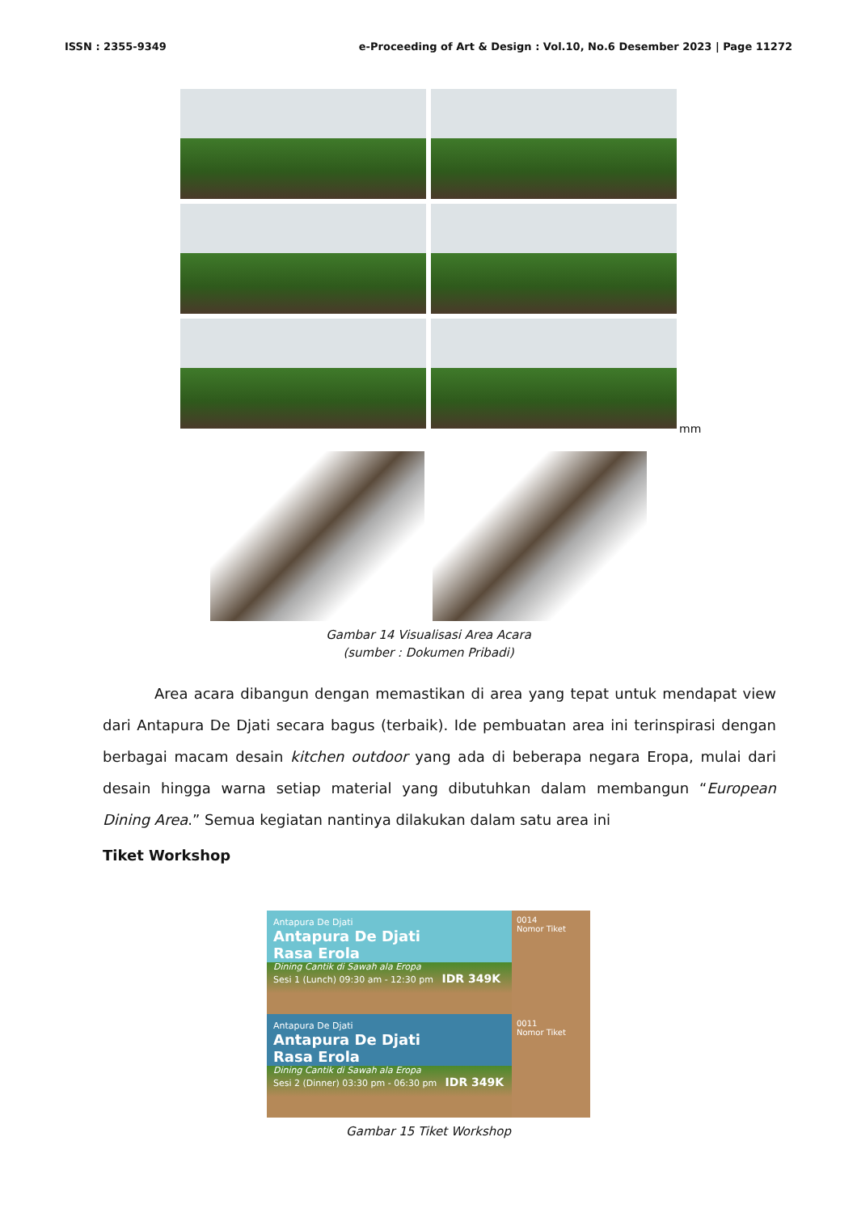ISSN : 2355-9349 e-Proceeding of Art & Design : Vol.10, No.6 Desember 2023 | Page 11272
mm
Gambar 14 Visualisasi Area Acara
(sumber : Dokumen Pribadi)
Area acara dibangun dengan memastikan di area yang tepat untuk mendapat view dari Antapura De Djati secara bagus (terbaik). Ide pembuatan area ini terinspirasi dengan berbagai macam desain kitchen outdoor yang ada di beberapa negara Eropa, mulai dari desain hingga warna setiap material yang dibutuhkan dalam membangun “European Dining Area.” Semua kegiatan nantinya dilakukan dalam satu area ini
Tiket Workshop
Antapura De Djati
Antapura De Djati
Rasa Erola
Dining Cantik di Sawah ala Eropa
Sesi 1 (Lunch) 09:30 am - 12:30 pm IDR 349K
0014
Nomor Tiket
Antapura De Djati
Antapura De Djati
Rasa Erola
Dining Cantik di Sawah ala Eropa
Sesi 2 (Dinner) 03:30 pm - 06:30 pm IDR 349K
0011
Nomor Tiket
Gambar 15 Tiket Workshop